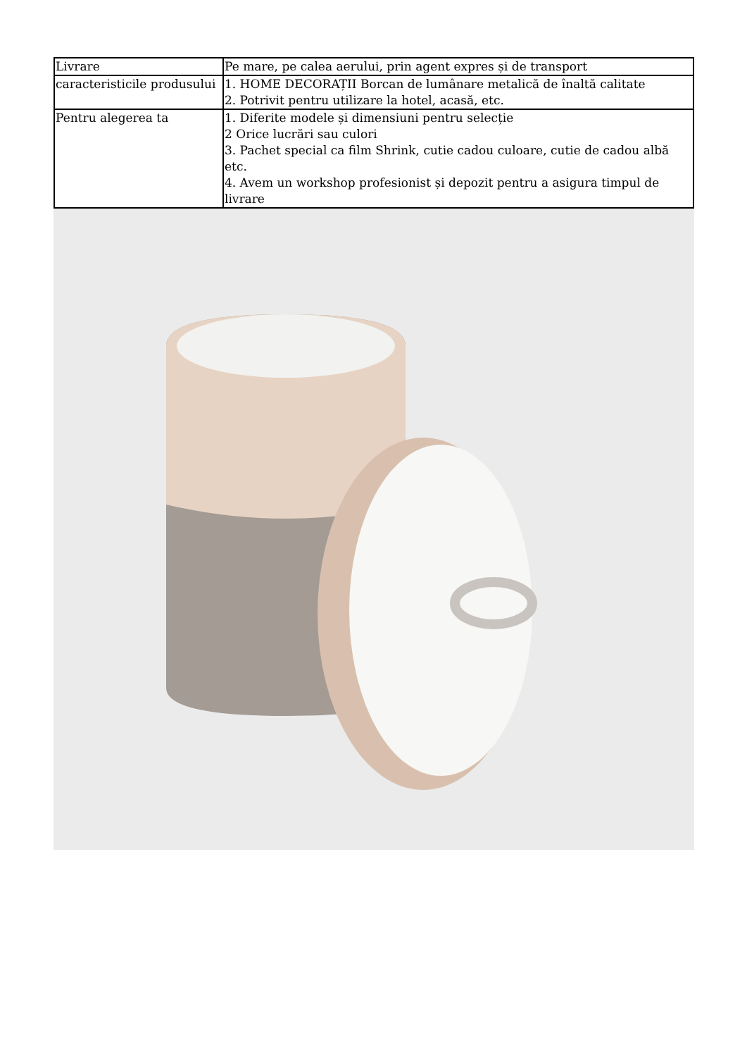| Livrare | Pe mare, pe calea aerului, prin agent expres și de transport |
| caracteristicile produsului | 1. HOME DECORAȚII Borcan de lumânare metalică de înaltă calitate 2. Potrivit pentru utilizare la hotel, acasă, etc. |
| Pentru alegerea ta | 1. Diferite modele și dimensiuni pentru selecție 2 Orice lucrări sau culori 3. Pachet special ca film Shrink, cutie cadou culoare, cutie de cadou albă etc. 4. Avem un workshop profesionist și depozit pentru a asigura timpul de livrare |